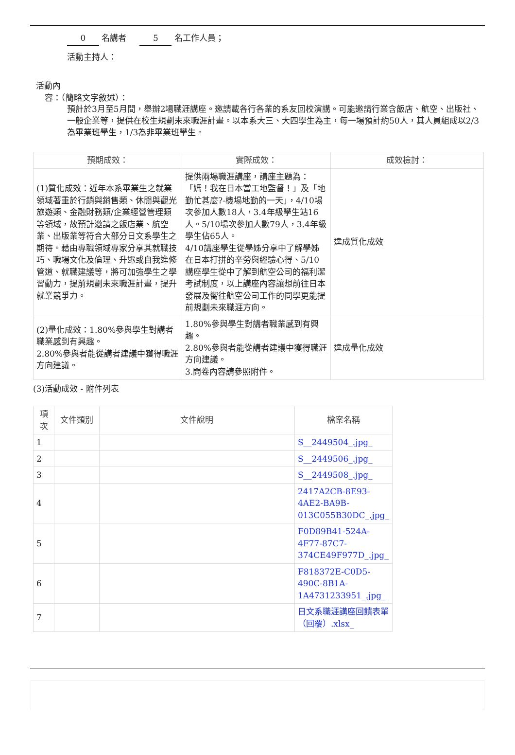0 名講者 5 名工作人員；
活動主持人：
活動內
容：（簡略文字敘述）：
預計於3月至5月間，舉辦2場職涯講座。邀請載各行各業的系友回校演講。可能邀請行業含飯店、航空、出版社、一般企業等，提供在校生規劃未來職涯計畫。以本系大三、大四學生為主，每一場預計約50人，其人員組成以2/3為畢業班學生，1/3為非畢業班學生。
| 預期成效： | 實際成效： | 成效檢討： |
| --- | --- | --- |
| (1)質化成效：近年本系畢業生之就業領域著重於行銷與銷售類、休閒與觀光旅遊類、金融財務類/企業經營管理類等領域，故預計邀請之飯店業、航空業、出版業等符合大部分日文系學生之期待。藉由專職領域專家分享其就職技巧、職場文化及倫理、升遷或自我進修管道、就職建議等，將可加強學生之學習動力，提前規劃未來職涯計畫，提升就業競爭力。 | 提供兩場職涯講座，講座主題為：「媽！我在日本當工地監督！」及「地勤忙甚麼?-機場地勤的一天」，4/10場次參加人數18人，3.4年級學生站16人。5/10場次參加人數79人，3.4年級學生佔65人。 4/10講座學生從學姊分享中了解學姊在日本打拼的辛勞與經驗心得、5/10講座學生從中了解到航空公司的福利潔考試制度，以上講座內容讓想前往日本發展及嚮往航空公司工作的同學更能提前規劃未來職涯方向。 | 達成質化成效 |
| (2)量化成效：1.80%參與學生對講者職業感到有興趣。 2.80%參與者能從講者建議中獲得職涯方向建議。 | 1.80%參與學生對講者職業感到有興趣。 2.80%參與者能從講者建議中獲得職涯方向建議。 3.問卷內容請參照附件。 | 達成量化成效 |
(3)活動成效 - 附件列表
| 項次 | 文件類別 | 文件說明 | 檔案名稱 |
| --- | --- | --- | --- |
| 1 | | | S__2449504_.jpg_ |
| 2 | | | S__2449506_.jpg_ |
| 3 | | | S__2449508_.jpg_ |
| 4 | | | 2417A2CB-8E93-4AE2-BA9B-013C055B30DC_.jpg_ |
| 5 | | | F0D89B41-524A-4F77-87C7-374CE49F977D_.jpg_ |
| 6 | | | F818372E-C0D5-490C-8B1A-1A4731233951_.jpg_ |
| 7 | | | 日文系職涯講座回饋表單（回覆）.xlsx_ |